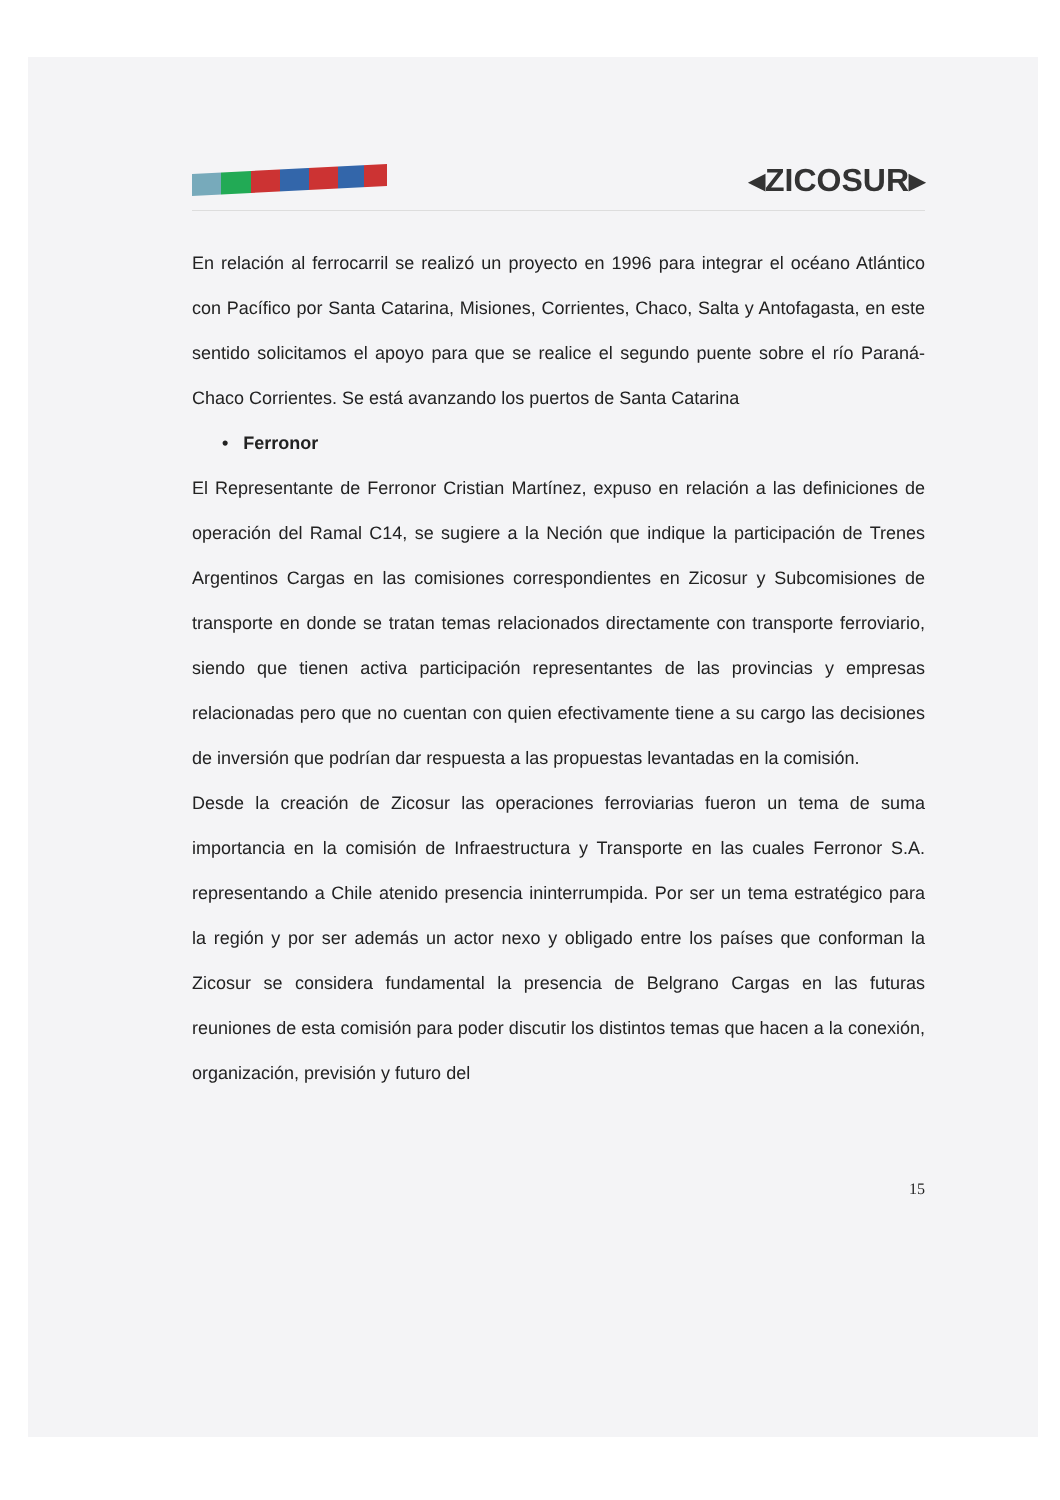◂ZICOSUR▸
En relación al ferrocarril se realizó un proyecto en 1996 para integrar el océano Atlántico con Pacífico por Santa Catarina, Misiones, Corrientes, Chaco, Salta y Antofagasta, en este sentido solicitamos el apoyo para que se realice el segundo puente sobre el río Paraná-Chaco Corrientes. Se está avanzando los puertos de Santa Catarina
• Ferronor
El Representante de Ferronor Cristian Martínez, expuso en relación a las definiciones de operación del Ramal C14, se sugiere a la Neción que indique la participación de Trenes Argentinos Cargas en las comisiones correspondientes en Zicosur y Subcomisiones de transporte en donde se tratan temas relacionados directamente con transporte ferroviario, siendo que tienen activa participación representantes de las provincias y empresas relacionadas pero que no cuentan con quien efectivamente tiene a su cargo las decisiones de inversión que podrían dar respuesta a las propuestas levantadas en la comisión.
Desde la creación de Zicosur las operaciones ferroviarias fueron un tema de suma importancia en la comisión de Infraestructura y Transporte en las cuales Ferronor S.A. representando a Chile atenido presencia ininterrumpida. Por ser un tema estratégico para la región y por ser además un actor nexo y obligado entre los países que conforman la Zicosur se considera fundamental la presencia de Belgrano Cargas en las futuras reuniones de esta comisión para poder discutir los distintos temas que hacen a la conexión, organización, previsión y futuro del
15